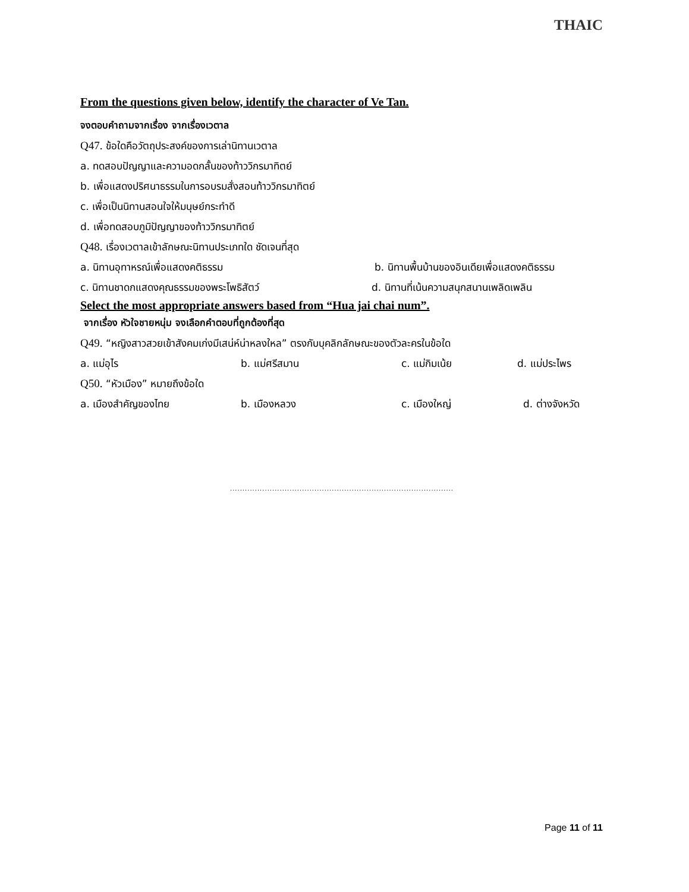THAIC
From the questions given below, identify the character of Ve Tan.
จงตอบคำถามจากเรื่อง จากเรื่องเวตาล
Q47. ข้อใดคือวัตถุประสงค์ของการเล่านิทานเวตาล
a. ทดสอบปัญญาและความอดกลั้นของท้าววิกรมาทิตย์
b. เพื่อแสดงปริศนาธรรมในการอบรมสั่งสอนท้าววิกรมาทิตย์
c. เพื่อเป็นนิทานสอนใจให้มนุษย์กระทำดี
d. เพื่อทดสอบภูมิปัญญาของท้าววิกรมาทิตย์
Q48. เรื่องเวตาลเข้าลักษณะนิทานประเภทใด ชัดเจนที่สุด
a. นิทานอุทาหรณ์เพื่อแสดงคติธรรม b. นิทานพื้นบ้านของอินเดียเพื่อแสดงคติธรรม
c. นิทานชาดกแสดงคุณธรรมของพระโพธิสัตว์ d. นิทานที่เน้นความสนุกสนานเพลิดเพลิน
Select the most appropriate answers based from “Hua jai chai num”.
จากเรื่อง หัวใจชายหนุ่ม จงเลือกคำตอบที่ถูกต้องที่สุด
Q49. “หญิงสาวสวยเข้าสังคมเก่งมีเสน่ห์น่าหลงใหล” ตรงกับบุคลิกลักษณะของตัวละครในข้อใด
a. แม่อุไร b. แม่ศรีสมาน c. แม่กิมเน้ย d. แม่ประไพร
Q50. “หัวเมือง” หมายถึงข้อใด
a. เมืองสำคัญของไทย b. เมืองหลวง c. เมืองใหญ่ d. ต่างจังหวัด
..........................................................................................
Page 11 of 11